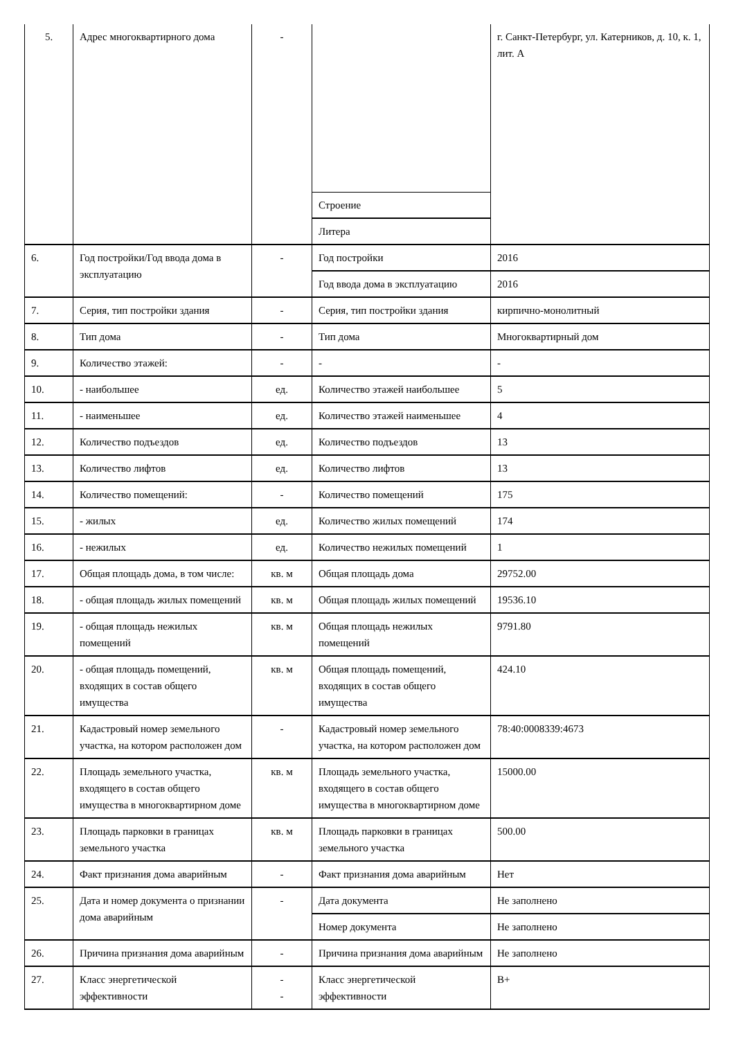| 5. | Адрес многоквартирного дома | - | | г. Санкт-Петербург, ул. Катерников, д. 10, к. 1, лит. А |
| | | | Строение | |
| | | | Литера | |
| 6. | Год постройки/Год ввода дома в эксплуатацию | - | Год постройки | 2016 |
| | | | Год ввода дома в эксплуатацию | 2016 |
| 7. | Серия, тип постройки здания | - | Серия, тип постройки здания | кирпично-монолитный |
| 8. | Тип дома | - | Тип дома | Многоквартирный дом |
| 9. | Количество этажей: | - | - | - |
| 10. | - наибольшее | ед. | Количество этажей наибольшее | 5 |
| 11. | - наименьшее | ед. | Количество этажей наименьшее | 4 |
| 12. | Количество подъездов | ед. | Количество подъездов | 13 |
| 13. | Количество лифтов | ед. | Количество лифтов | 13 |
| 14. | Количество помещений: | - | Количество помещений | 175 |
| 15. | - жилых | ед. | Количество жилых помещений | 174 |
| 16. | - нежилых | ед. | Количество нежилых помещений | 1 |
| 17. | Общая площадь дома, в том числе: | кв. м | Общая площадь дома | 29752.00 |
| 18. | - общая площадь жилых помещений | кв. м | Общая площадь жилых помещений | 19536.10 |
| 19. | - общая площадь нежилых помещений | кв. м | Общая площадь нежилых помещений | 9791.80 |
| 20. | - общая площадь помещений, входящих в состав общего имущества | кв. м | Общая площадь помещений, входящих в состав общего имущества | 424.10 |
| 21. | Кадастровый номер земельного участка, на котором расположен дом | - | Кадастровый номер земельного участка, на котором расположен дом | 78:40:0008339:4673 |
| 22. | Площадь земельного участка, входящего в состав общего имущества в многоквартирном доме | кв. м | Площадь земельного участка, входящего в состав общего имущества в многоквартирном доме | 15000.00 |
| 23. | Площадь парковки в границах земельного участка | кв. м | Площадь парковки в границах земельного участка | 500.00 |
| 24. | Факт признания дома аварийным | - | Факт признания дома аварийным | Нет |
| 25. | Дата и номер документа о признании дома аварийным | - | Дата документа | Не заполнено |
| | | | Номер документа | Не заполнено |
| 26. | Причина признания дома аварийным | - | Причина признания дома аварийным | Не заполнено |
| 27. | Класс энергетической эффективности | - - | Класс энергетической эффективности | B+ |